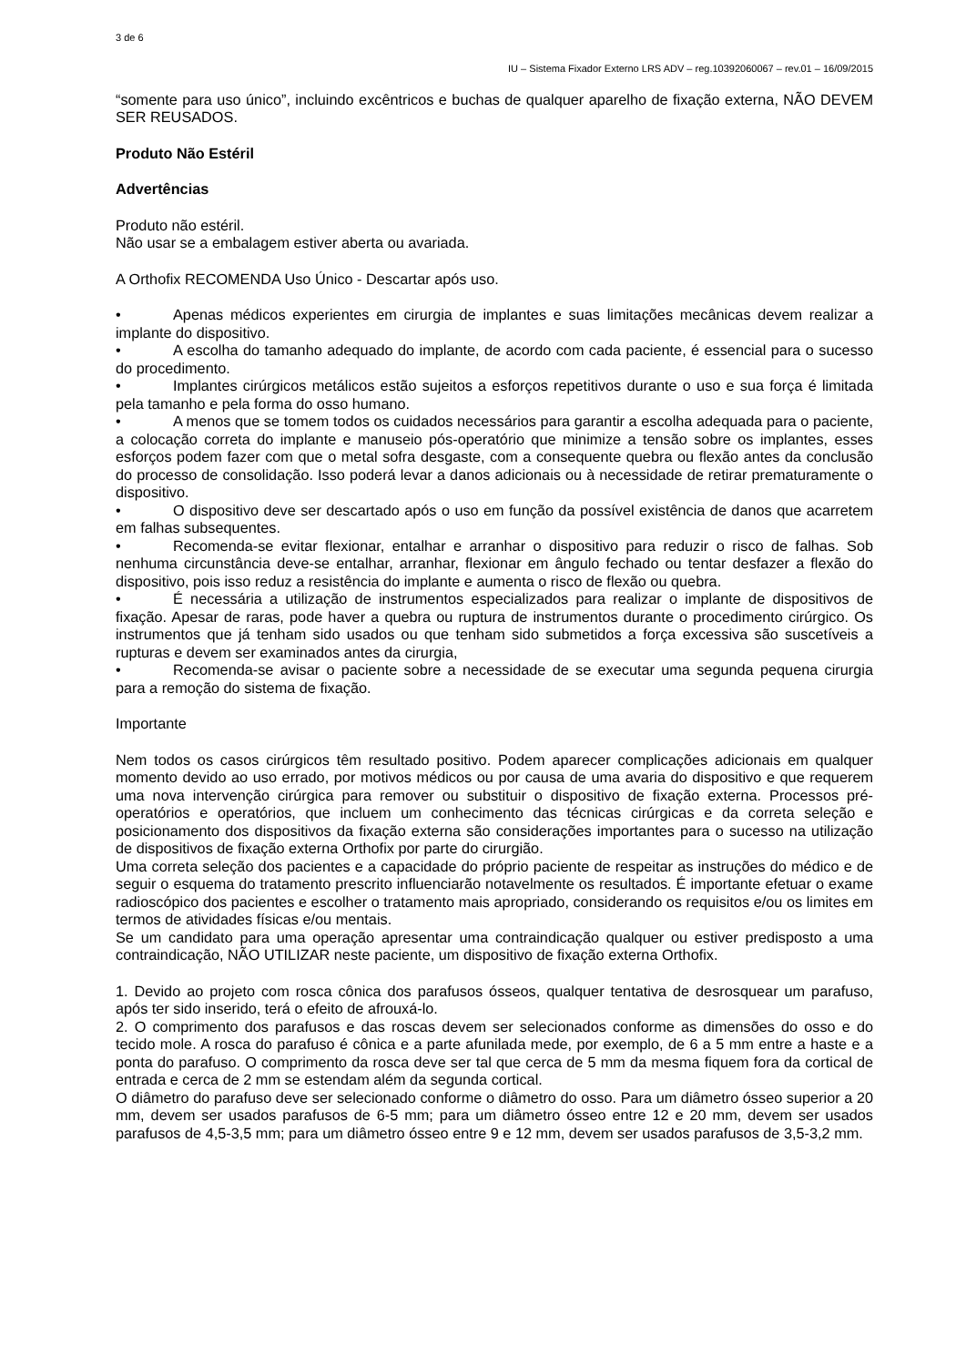3 de 6
IU – Sistema Fixador Externo LRS ADV – reg.10392060067 – rev.01 – 16/09/2015
“somente para uso único”, incluindo excêntricos e buchas de qualquer aparelho de fixação externa, NÃO DEVEM SER REUSADOS.
Produto Não Estéril
Advertências
Produto não estéril.
Não usar se a embalagem estiver aberta ou avariada.
A Orthofix RECOMENDA Uso Único - Descartar após uso.
• Apenas médicos experientes em cirurgia de implantes e suas limitações mecânicas devem realizar a implante do dispositivo.
• A escolha do tamanho adequado do implante, de acordo com cada paciente, é essencial para o sucesso do procedimento.
• Implantes cirúrgicos metálicos estão sujeitos a esforços repetitivos durante o uso e sua força é limitada pela tamanho e pela forma do osso humano.
• A menos que se tomem todos os cuidados necessários para garantir a escolha adequada para o paciente, a colocação correta do implante e manuseio pós-operatório que minimize a tensão sobre os implantes, esses esforços podem fazer com que o metal sofra desgaste, com a consequente quebra ou flexão antes da conclusão do processo de consolidação. Isso poderá levar a danos adicionais ou à necessidade de retirar prematuramente o dispositivo.
• O dispositivo deve ser descartado após o uso em função da possível existência de danos que acarretem em falhas subsequentes.
• Recomenda-se evitar flexionar, entalhar e arranhar o dispositivo para reduzir o risco de falhas. Sob nenhuma circunstância deve-se entalhar, arranhar, flexionar em ângulo fechado ou tentar desfazer a flexão do dispositivo, pois isso reduz a resistência do implante e aumenta o risco de flexão ou quebra.
• É necessária a utilização de instrumentos especializados para realizar o implante de dispositivos de fixação. Apesar de raras, pode haver a quebra ou ruptura de instrumentos durante o procedimento cirúrgico. Os instrumentos que já tenham sido usados ou que tenham sido submetidos a força excessiva são suscetíveis a rupturas e devem ser examinados antes da cirurgia,
• Recomenda-se avisar o paciente sobre a necessidade de se executar uma segunda pequena cirurgia para a remoção do sistema de fixação.
Importante
Nem todos os casos cirúrgicos têm resultado positivo. Podem aparecer complicações adicionais em qualquer momento devido ao uso errado, por motivos médicos ou por causa de uma avaria do dispositivo e que requerem uma nova intervenção cirúrgica para remover ou substituir o dispositivo de fixação externa. Processos pré-operatórios e operatórios, que incluem um conhecimento das técnicas cirúrgicas e da correta seleção e posicionamento dos dispositivos da fixação externa são considerações importantes para o sucesso na utilização de dispositivos de fixação externa Orthofix por parte do cirurgião.
Uma correta seleção dos pacientes e a capacidade do próprio paciente de respeitar as instruções do médico e de seguir o esquema do tratamento prescrito influenciarão notavelmente os resultados. É importante efetuar o exame radioscópico dos pacientes e escolher o tratamento mais apropriado, considerando os requisitos e/ou os limites em termos de atividades físicas e/ou mentais.
Se um candidato para uma operação apresentar uma contraindicação qualquer ou estiver predisposto a uma contraindicação, NÃO UTILIZAR neste paciente, um dispositivo de fixação externa Orthofix.
1. Devido ao projeto com rosca cônica dos parafusos ósseos, qualquer tentativa de desrosquear um parafuso, após ter sido inserido, terá o efeito de afrouxá-lo.
2. O comprimento dos parafusos e das roscas devem ser selecionados conforme as dimensões do osso e do tecido mole. A rosca do parafuso é cônica e a parte afunilada mede, por exemplo, de 6 a 5 mm entre a haste e a ponta do parafuso. O comprimento da rosca deve ser tal que cerca de 5 mm da mesma fiquem fora da cortical de entrada e cerca de 2 mm se estendam além da segunda cortical.
O diâmetro do parafuso deve ser selecionado conforme o diâmetro do osso. Para um diâmetro ósseo superior a 20 mm, devem ser usados parafusos de 6-5 mm; para um diâmetro ósseo entre 12 e 20 mm, devem ser usados parafusos de 4,5-3,5 mm; para um diâmetro ósseo entre 9 e 12 mm, devem ser usados parafusos de 3,5-3,2 mm.